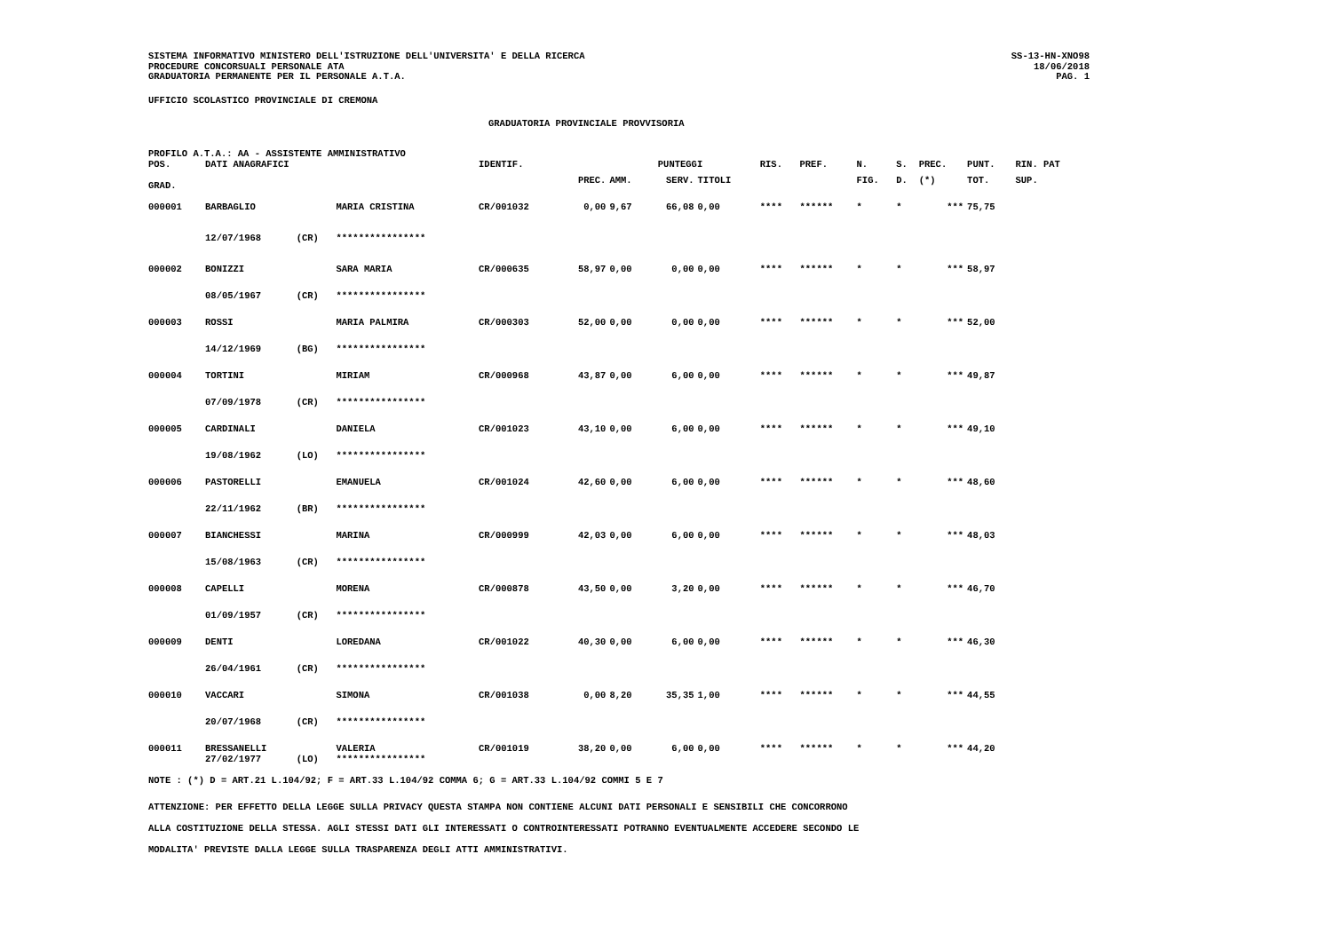SISTEMA INFORMATIVO MINISTERO DELL'ISTRUZIONE DELL'UNIVERSITA' E DELLA RICERCA
PROCEDURE CONCORSUALI PERSONALE ATA
GRADUATORIA PERMANENTE PER IL PERSONALE A.T.A.
SS-13-HN-XNO98
18/06/2018
PAG. 1
UFFICIO SCOLASTICO PROVINCIALE DI CREMONA
GRADUATORIA PROVINCIALE PROVVISORIA
PROFILO A.T.A.: AA - ASSISTENTE AMMINISTRATIVO
| POS. | DATI ANAGRAFICI | | | IDENTIF. | | PUNTEGGI | | | | RIS. | PREF. | N. | S. | PREC. | PUNT. | RIN. PAT |
| --- | --- | --- | --- | --- | --- | --- | --- | --- | --- | --- | --- | --- | --- | --- | --- | --- |
| GRAD. | | | | | PREC. | AMM. | SERV. | TITOLI | | | | FIG. | D. | (*) | TOT. | SUP. |
| 000001 | BARBAGLIO | | MARIA CRISTINA | CR/001032 | 0,00 | 9,67 | 66,08 | 0,00 | | **** | ****** | * | * | *** | 75,75 | |
| | 12/07/1968 | (CR) | **************** | | | | | | | | | | | | | |
| 000002 | BONIZZI | | SARA MARIA | CR/000635 | 58,97 | 0,00 | 0,00 | 0,00 | | **** | ****** | * | * | *** | 58,97 | |
| | 08/05/1967 | (CR) | **************** | | | | | | | | | | | | | |
| 000003 | ROSSI | | MARIA PALMIRA | CR/000303 | 52,00 | 0,00 | 0,00 | 0,00 | | **** | ****** | * | * | *** | 52,00 | |
| | 14/12/1969 | (BG) | **************** | | | | | | | | | | | | | |
| 000004 | TORTINI | | MIRIAM | CR/000968 | 43,87 | 0,00 | 6,00 | 0,00 | | **** | ****** | * | * | *** | 49,87 | |
| | 07/09/1978 | (CR) | **************** | | | | | | | | | | | | | |
| 000005 | CARDINALI | | DANIELA | CR/001023 | 43,10 | 0,00 | 6,00 | 0,00 | | **** | ****** | * | * | *** | 49,10 | |
| | 19/08/1962 | (LO) | **************** | | | | | | | | | | | | | |
| 000006 | PASTORELLI | | EMANUELA | CR/001024 | 42,60 | 0,00 | 6,00 | 0,00 | | **** | ****** | * | * | *** | 48,60 | |
| | 22/11/1962 | (BR) | **************** | | | | | | | | | | | | | |
| 000007 | BIANCHESSI | | MARINA | CR/000999 | 42,03 | 0,00 | 6,00 | 0,00 | | **** | ****** | * | * | *** | 48,03 | |
| | 15/08/1963 | (CR) | **************** | | | | | | | | | | | | | |
| 000008 | CAPELLI | | MORENA | CR/000878 | 43,50 | 0,00 | 3,20 | 0,00 | | **** | ****** | * | * | *** | 46,70 | |
| | 01/09/1957 | (CR) | **************** | | | | | | | | | | | | | |
| 000009 | DENTI | | LOREDANA | CR/001022 | 40,30 | 0,00 | 6,00 | 0,00 | | **** | ****** | * | * | *** | 46,30 | |
| | 26/04/1961 | (CR) | **************** | | | | | | | | | | | | | |
| 000010 | VACCARI | | SIMONA | CR/001038 | 0,00 | 8,20 | 35,35 | 1,00 | | **** | ****** | * | * | *** | 44,55 | |
| | 20/07/1968 | (CR) | **************** | | | | | | | | | | | | | |
| 000011 | BRESSANELLI | | VALERIA | CR/001019 | 38,20 | 0,00 | 6,00 | 0,00 | | **** | ****** | * | * | *** | 44,20 | |
| | 27/02/1977 | (LO) | **************** | | | | | | | | | | | | | |
NOTE : (*) D = ART.21 L.104/92; F = ART.33 L.104/92 COMMA 6; G = ART.33 L.104/92 COMMI 5 E 7
ATTENZIONE: PER EFFETTO DELLA LEGGE SULLA PRIVACY QUESTA STAMPA NON CONTIENE ALCUNI DATI PERSONALI E SENSIBILI CHE CONCORRONO
ALLA COSTITUZIONE DELLA STESSA. AGLI STESSI DATI GLI INTERESSATI O CONTROINTERESSATI POTRANNO EVENTUALMENTE ACCEDERE SECONDO LE
MODALITA' PREVISTE DALLA LEGGE SULLA TRASPARENZA DEGLI ATTI AMMINISTRATIVI.